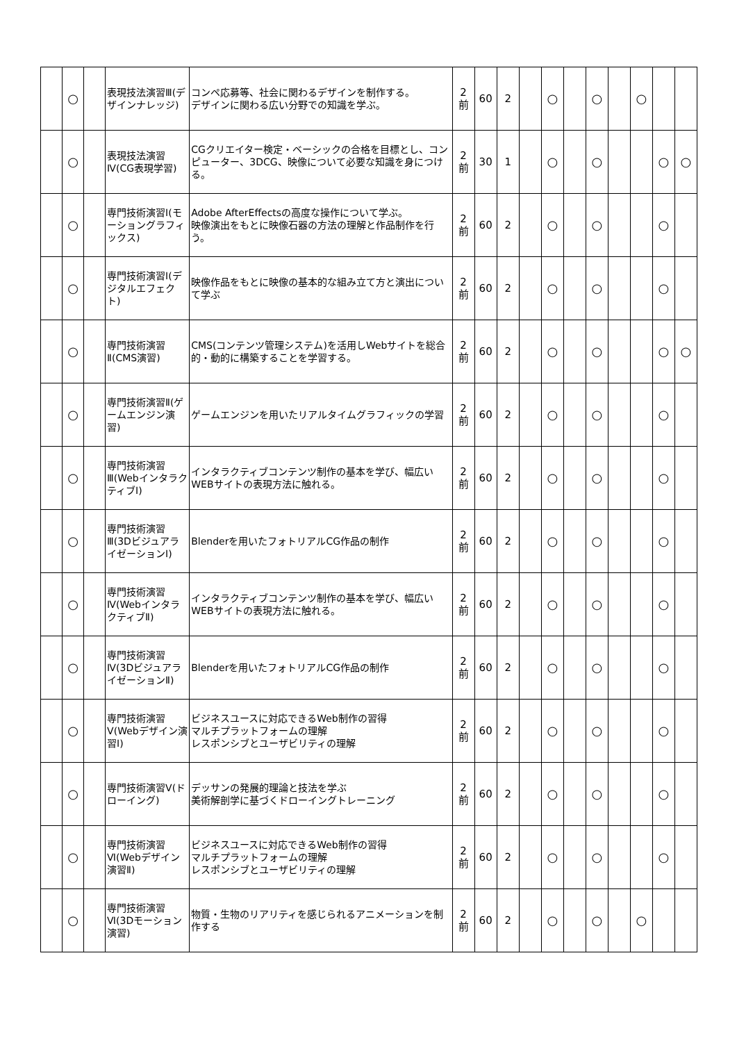| | ○ | | 表現技法演習Ⅲ(デザインナレッジ) | コンペ応募等、社会に関わるデザインを制作する。 デザインに関わる広い分野での知識を学ぶ。 | 2 前 | 60 | 2 | | ○ | | ○ | | ○ | | |
| | ○ | | 表現技法演習Ⅳ(CG表現学習) | CGクリエイター検定・ベーシックの合格を目標とし、コンピューター、3DCG、映像について必要な知識を身につける。 | 2 前 | 30 | 1 | | ○ | | ○ | | | ○ | ○ |
| | ○ | | 専門技術演習Ⅰ(モーショングラフィックス) | Adobe AfterEffectsの高度な操作について学ぶ。 映像演出をもとに映像石器の方法の理解と作品制作を行う。 | 2 前 | 60 | 2 | | ○ | | ○ | | | ○ | |
| | ○ | | 専門技術演習Ⅰ(デジタルエフェクト) | 映像作品をもとに映像の基本的な組み立て方と演出について学ぶ | 2 前 | 60 | 2 | | ○ | | ○ | | | ○ | |
| | ○ | | 専門技術演習Ⅱ(CMS演習) | CMS(コンテンツ管理システム)を活用しWebサイトを総合的・動的に構築することを学習する。 | 2 前 | 60 | 2 | | ○ | | ○ | | | ○ | ○ |
| | ○ | | 専門技術演習Ⅱ(ゲームエンジン演習) | ゲームエンジンを用いたリアルタイムグラフィックの学習 | 2 前 | 60 | 2 | | ○ | | ○ | | | ○ | |
| | ○ | | 専門技術演習Ⅲ(WebインタラクティブⅠ) | インタラクティブコンテンツ制作の基本を学び、幅広いWEBサイトの表現方法に触れる。 | 2 前 | 60 | 2 | | ○ | | ○ | | | ○ | |
| | ○ | | 専門技術演習Ⅲ(3DビジュアライゼーションⅠ) | Blenderを用いたフォトリアルCG作品の制作 | 2 前 | 60 | 2 | | ○ | | ○ | | | ○ | |
| | ○ | | 専門技術演習Ⅳ(WebインタラクティブⅡ) | インタラクティブコンテンツ制作の基本を学び、幅広いWEBサイトの表現方法に触れる。 | 2 前 | 60 | 2 | | ○ | | ○ | | | ○ | |
| | ○ | | 専門技術演習Ⅳ(3DビジュアライゼーションⅡ) | Blenderを用いたフォトリアルCG作品の制作 | 2 前 | 60 | 2 | | ○ | | ○ | | | ○ | |
| | ○ | | 専門技術演習Ⅴ(Webデザイン演習Ⅰ) | ビジネスユースに対応できるWeb制作の習得 マルチプラットフォームの理解 レスポンシブとユーザビリティの理解 | 2 前 | 60 | 2 | | ○ | | ○ | | | ○ | |
| | ○ | | 専門技術演習Ⅴ(ドローイング) | デッサンの発展的理論と技法を学ぶ 美術解剖学に基づくドローイングトレーニング | 2 前 | 60 | 2 | | ○ | | ○ | | | ○ | |
| | ○ | | 専門技術演習Ⅵ(Webデザイン演習Ⅱ) | ビジネスユースに対応できるWeb制作の習得 マルチプラットフォームの理解 レスポンシブとユーザビリティの理解 | 2 前 | 60 | 2 | | ○ | | ○ | | | ○ | |
| | ○ | | 専門技術演習Ⅵ(3Dモーション演習) | 物質・生物のリアリティを感じられるアニメーションを制作する | 2 前 | 60 | 2 | | ○ | | ○ | | ○ | | |